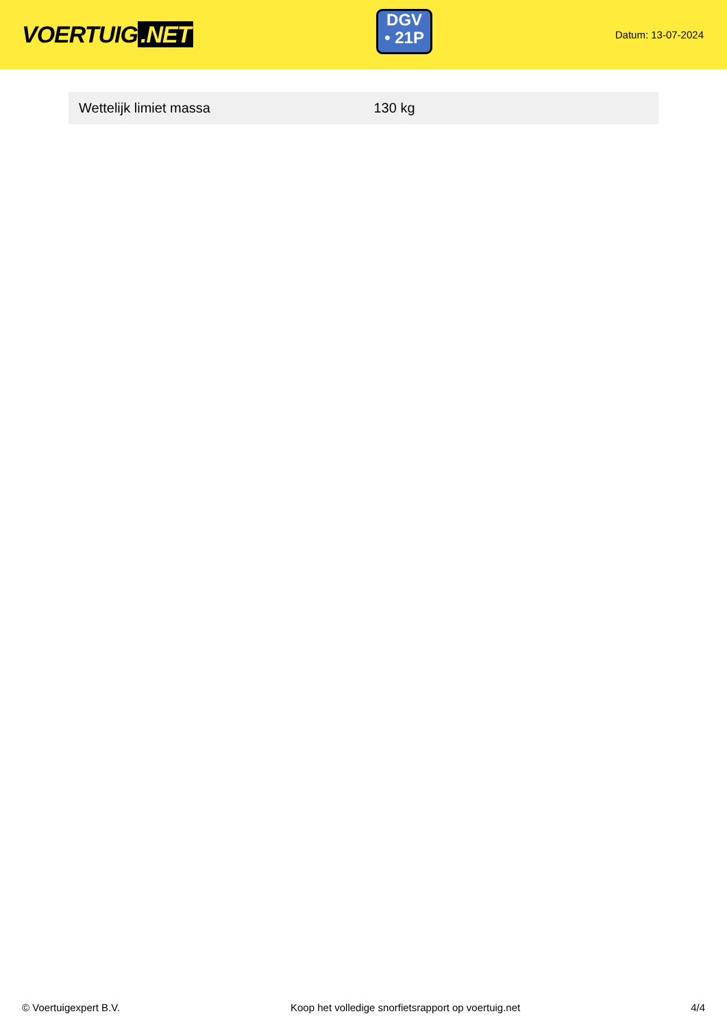VOERTUIG.NET
DGV
• 21P
Datum: 13-07-2024
| Wettelijk limiet massa | 130 kg |
© Voertuigexpert B.V. Koop het volledige snorfietsrapport op voertuig.net 4/4